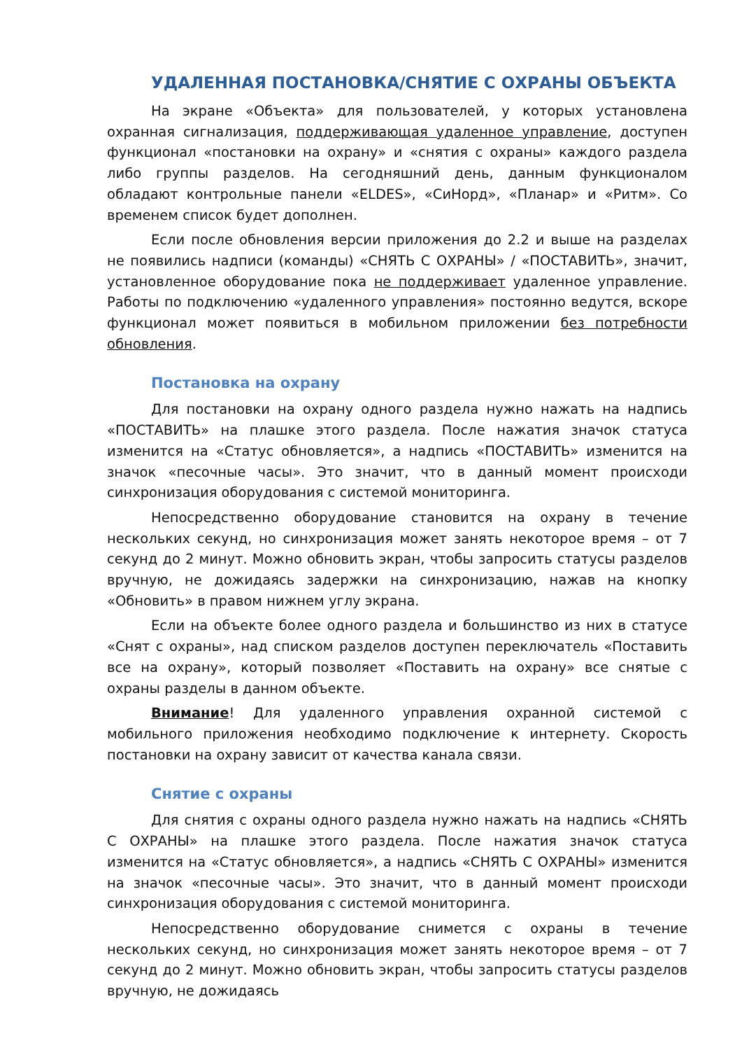УДАЛЕННАЯ ПОСТАНОВКА/СНЯТИЕ С ОХРАНЫ ОБЪЕКТА
На экране «Объекта» для пользователей, у которых установлена охранная сигнализация, поддерживающая удаленное управление, доступен функционал «постановки на охрану» и «снятия с охраны» каждого раздела либо группы разделов. На сегодняшний день, данным функционалом обладают контрольные панели «ELDES», «СиНорд», «Планар» и «Ритм». Со временем список будет дополнен.
Если после обновления версии приложения до 2.2 и выше на разделах не появились надписи (команды) «СНЯТЬ С ОХРАНЫ» / «ПОСТАВИТЬ», значит, установленное оборудование пока не поддерживает удаленное управление. Работы по подключению «удаленного управления» постоянно ведутся, вскоре функционал может появиться в мобильном приложении без потребности обновления.
Постановка на охрану
Для постановки на охрану одного раздела нужно нажать на надпись «ПОСТАВИТЬ» на плашке этого раздела. После нажатия значок статуса изменится на «Статус обновляется», а надпись «ПОСТАВИТЬ» изменится на значок «песочные часы». Это значит, что в данный момент происходи синхронизация оборудования с системой мониторинга.
Непосредственно оборудование становится на охрану в течение нескольких секунд, но синхронизация может занять некоторое время – от 7 секунд до 2 минут. Можно обновить экран, чтобы запросить статусы разделов вручную, не дожидаясь задержки на синхронизацию, нажав на кнопку «Обновить» в правом нижнем углу экрана.
Если на объекте более одного раздела и большинство из них в статусе «Снят с охраны», над списком разделов доступен переключатель «Поставить все на охрану», который позволяет «Поставить на охрану» все снятые с охраны разделы в данном объекте.
Внимание! Для удаленного управления охранной системой с мобильного приложения необходимо подключение к интернету. Скорость постановки на охрану зависит от качества канала связи.
Снятие с охраны
Для снятия с охраны одного раздела нужно нажать на надпись «СНЯТЬ С ОХРАНЫ» на плашке этого раздела. После нажатия значок статуса изменится на «Статус обновляется», а надпись «СНЯТЬ С ОХРАНЫ» изменится на значок «песочные часы». Это значит, что в данный момент происходи синхронизация оборудования с системой мониторинга.
Непосредственно оборудование снимется с охраны в течение нескольких секунд, но синхронизация может занять некоторое время – от 7 секунд до 2 минут. Можно обновить экран, чтобы запросить статусы разделов вручную, не дожидаясь